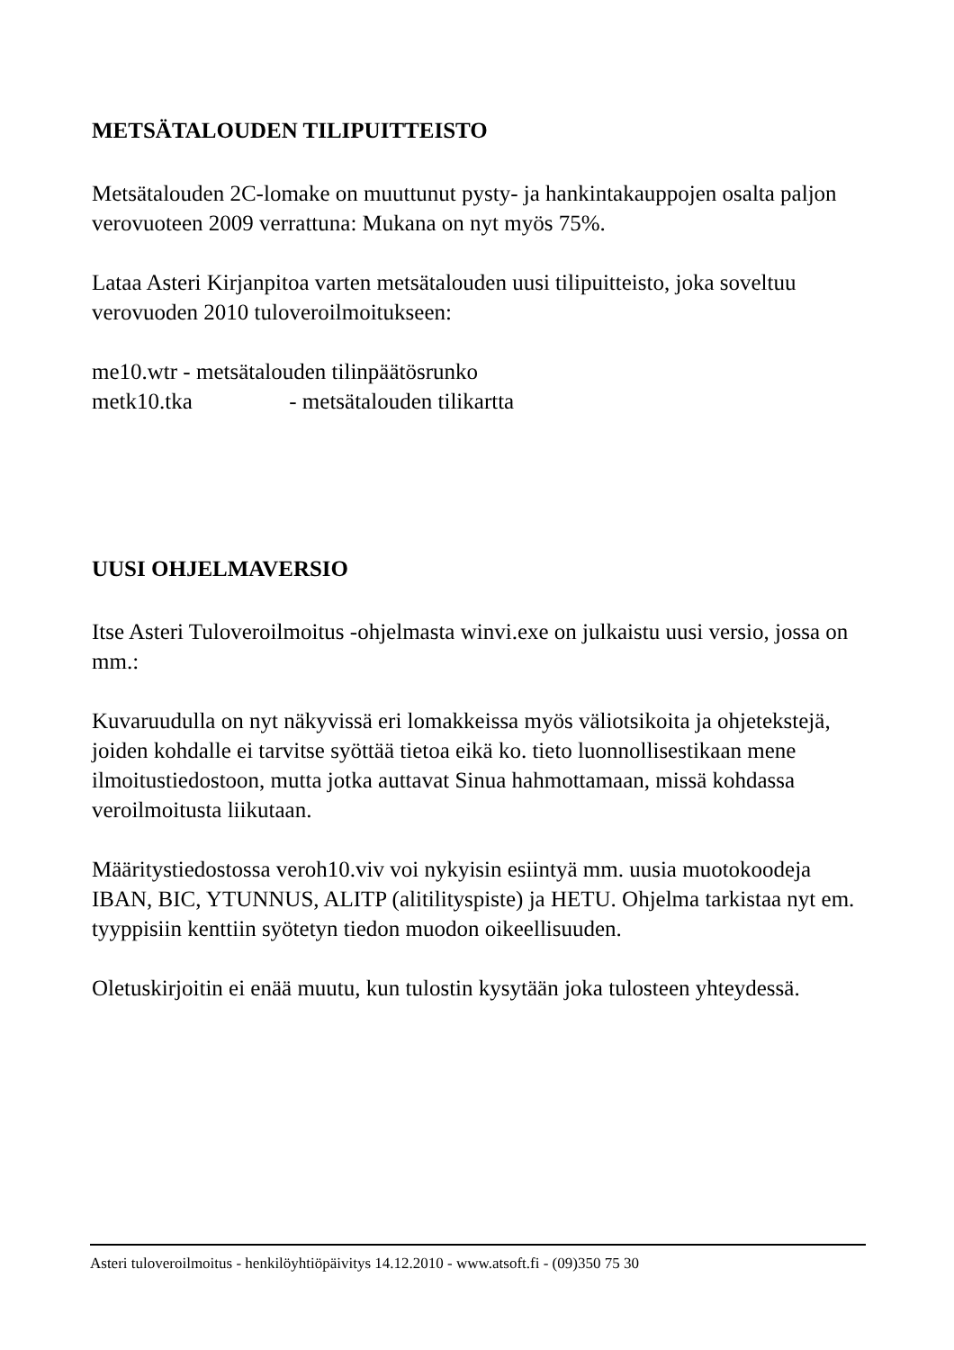METSÄTALOUDEN TILIPUITTEISTO
Metsätalouden 2C-lomake on muuttunut pysty- ja hankintakauppojen osalta paljon verovuoteen 2009 verrattuna: Mukana on nyt myös 75%.
Lataa Asteri Kirjanpitoa varten metsätalouden uusi tilipuitteisto, joka soveltuu verovuoden 2010 tuloveroilmoitukseen:
me10.wtr - metsätalouden tilinpäätösrunko
metk10.tka - metsätalouden tilikartta
UUSI OHJELMAVERSIO
Itse Asteri Tuloveroilmoitus -ohjelmasta winvi.exe on julkaistu uusi versio, jossa on mm.:
Kuvaruudulla on nyt näkyvissä eri lomakkeissa myös väliotsikoita ja ohjetekstejä, joiden kohdalle ei tarvitse syöttää tietoa eikä ko. tieto luonnollisestikaan mene ilmoitustiedostoon, mutta jotka auttavat Sinua hahmottamaan, missä kohdassa veroilmoitusta liikutaan.
Määritystiedostossa veroh10.viv voi nykyisin esiintyä mm. uusia muotokoodeja IBAN, BIC, YTUNNUS, ALITP (alitilityspiste) ja HETU. Ohjelma tarkistaa nyt em. tyyppisiin kenttiin syötetyn tiedon muodon oikeellisuuden.
Oletuskirjoitin ei enää muutu, kun tulostin kysytään joka tulosteen yhteydessä.
Asteri tuloveroilmoitus - henkilöyhtiöpäivitys 14.12.2010 - www.atsoft.fi - (09)350 75 30